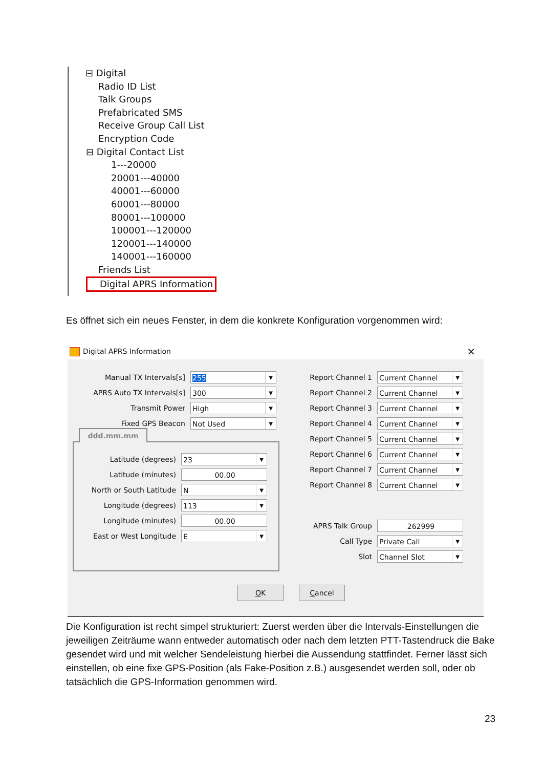⊟ Digital
Radio ID List
Talk Groups
Prefabricated SMS
Receive Group Call List
Encryption Code
⊟ Digital Contact List
1---20000
20001---40000
40001---60000
60001---80000
80001---100000
100001---120000
120001---140000
140001---160000
Friends List
Digital APRS Information
Es öffnet sich ein neues Fenster, in dem die konkrete Konfiguration vorgenommen wird:
Digital APRS Information ×
Manual TX Intervals[s]
255 ▼
APRS Auto TX Intervals[s]
300 ▼
Transmit Power
High ▼
Fixed GPS Beacon
Not Used ▼
ddd.mm.mm
Latitude (degrees)
23 ▼
Latitude (minutes)
00.00
North or South Latitude
N ▼
Longitude (degrees)
113 ▼
Longitude (minutes)
00.00
East or West Longitude
E ▼
Report Channel 1
Current Channel ▼
Report Channel 2
Current Channel ▼
Report Channel 3
Current Channel ▼
Report Channel 4
Current Channel ▼
Report Channel 5
Current Channel ▼
Report Channel 6
Current Channel ▼
Report Channel 7
Current Channel ▼
Report Channel 8
Current Channel ▼
APRS Talk Group
262999
Call Type
Private Call ▼
Slot
Channel Slot ▼
OK Cancel
Die Konfiguration ist recht simpel strukturiert: Zuerst werden über die Intervals-Einstellungen die jeweiligen Zeiträume wann entweder automatisch oder nach dem letzten PTT-Tastendruck die Bake gesendet wird und mit welcher Sendeleistung hierbei die Aussendung stattfindet. Ferner lässt sich einstellen, ob eine fixe GPS-Position (als Fake-Position z.B.) ausgesendet werden soll, oder ob tatsächlich die GPS-Information genommen wird.
23